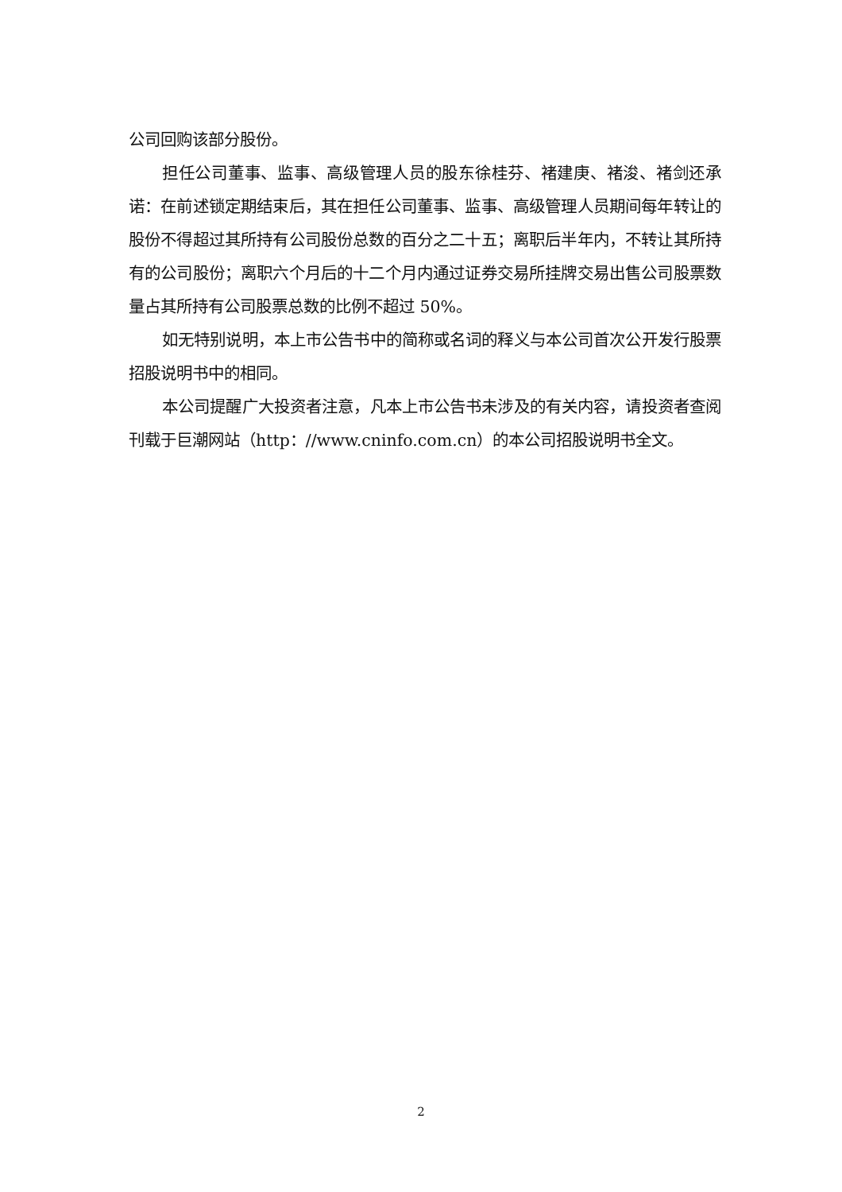公司回购该部分股份。
担任公司董事、监事、高级管理人员的股东徐桂芬、褚建庚、褚浚、褚剑还承诺：在前述锁定期结束后，其在担任公司董事、监事、高级管理人员期间每年转让的股份不得超过其所持有公司股份总数的百分之二十五；离职后半年内，不转让其所持有的公司股份；离职六个月后的十二个月内通过证券交易所挂牌交易出售公司股票数量占其所持有公司股票总数的比例不超过 50%。
如无特别说明，本上市公告书中的简称或名词的释义与本公司首次公开发行股票招股说明书中的相同。
本公司提醒广大投资者注意，凡本上市公告书未涉及的有关内容，请投资者查阅刊载于巨潮网站（http：//www.cninfo.com.cn）的本公司招股说明书全文。
2